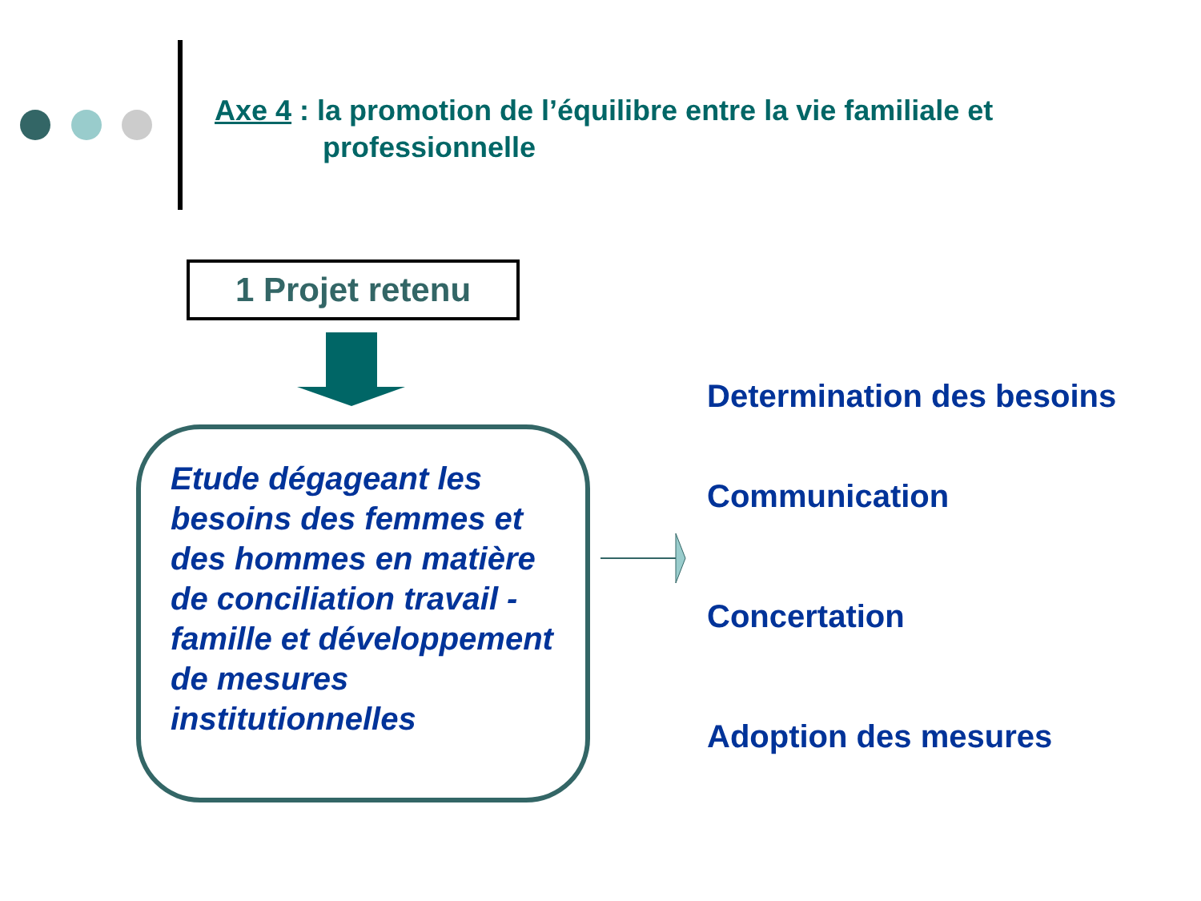Axe 4 : la promotion de l’équilibre entre la vie familiale et
professionnelle
1 Projet retenu
Etude dégageant les besoins des femmes et des hommes en matière de conciliation travail - famille et développement de mesures institutionnelles
Determination des besoins
Communication
Concertation
Adoption des mesures